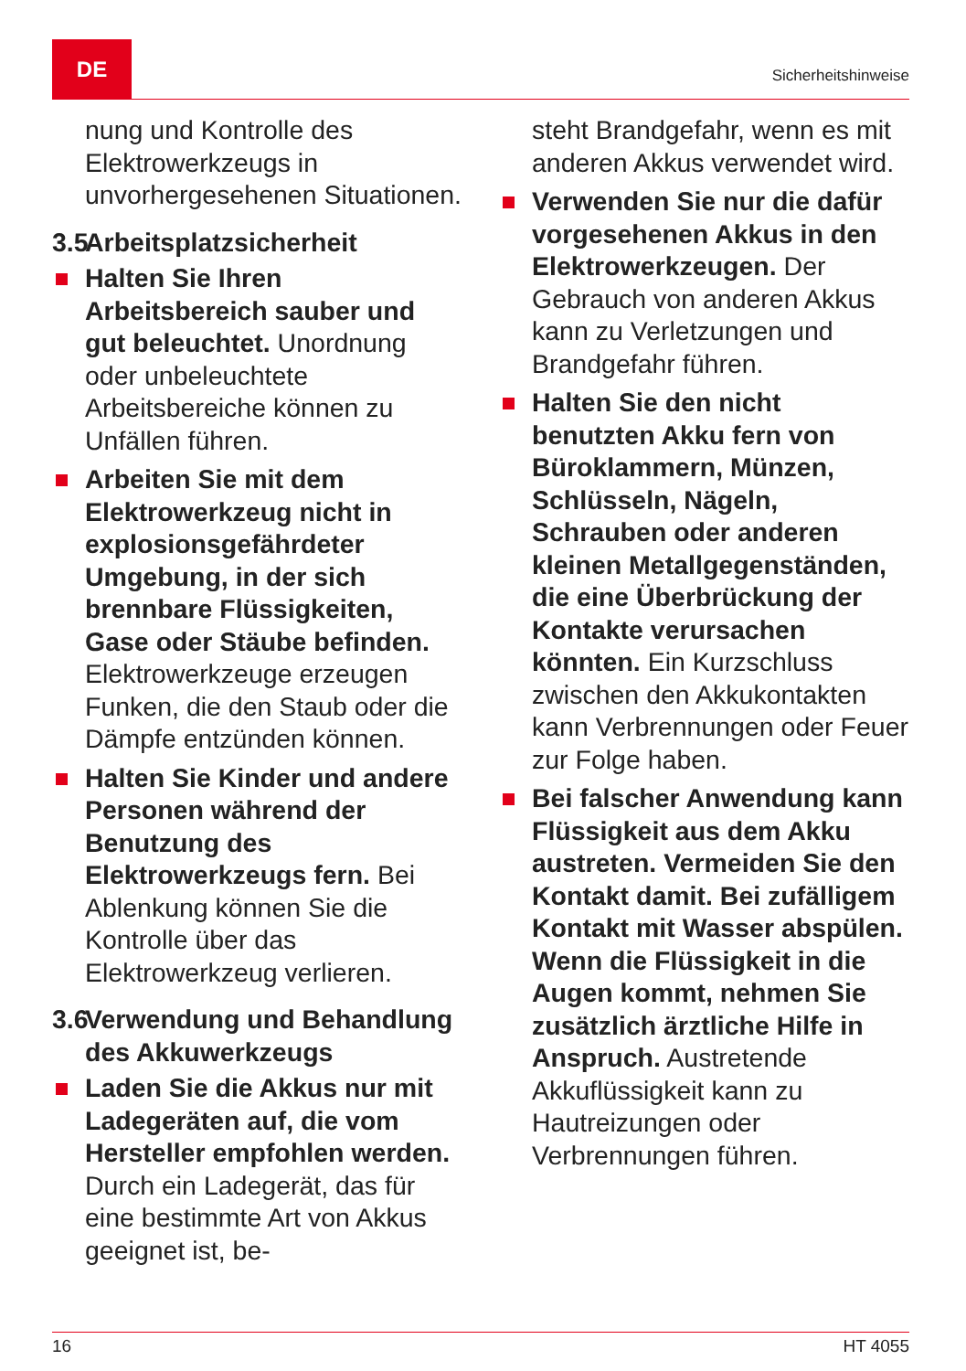DE
Sicherheitshinweise
nung und Kontrolle des Elektrowerkzeugs in unvorhergesehenen Situationen.
3.5 Arbeitsplatzsicherheit
Halten Sie Ihren Arbeitsbereich sauber und gut beleuchtet. Unordnung oder unbeleuchtete Arbeitsbereiche können zu Unfällen führen.
Arbeiten Sie mit dem Elektrowerkzeug nicht in explosionsgefährdeter Umgebung, in der sich brennbare Flüssigkeiten, Gase oder Stäube befinden. Elektrowerkzeuge erzeugen Funken, die den Staub oder die Dämpfe entzünden können.
Halten Sie Kinder und andere Personen während der Benutzung des Elektrowerkzeugs fern. Bei Ablenkung können Sie die Kontrolle über das Elektrowerkzeug verlieren.
3.6 Verwendung und Behandlung des Akkuwerkzeugs
Laden Sie die Akkus nur mit Ladegeräten auf, die vom Hersteller empfohlen werden. Durch ein Ladegerät, das für eine bestimmte Art von Akkus geeignet ist, be-
steht Brandgefahr, wenn es mit anderen Akkus verwendet wird.
Verwenden Sie nur die dafür vorgesehenen Akkus in den Elektrowerkzeugen. Der Gebrauch von anderen Akkus kann zu Verletzungen und Brandgefahr führen.
Halten Sie den nicht benutzten Akku fern von Büroklammern, Münzen, Schlüsseln, Nägeln, Schrauben oder anderen kleinen Metallgegenständen, die eine Überbrückung der Kontakte verursachen könnten. Ein Kurzschluss zwischen den Akkukontakten kann Verbrennungen oder Feuer zur Folge haben.
Bei falscher Anwendung kann Flüssigkeit aus dem Akku austreten. Vermeiden Sie den Kontakt damit. Bei zufälligem Kontakt mit Wasser abspülen. Wenn die Flüssigkeit in die Augen kommt, nehmen Sie zusätzlich ärztliche Hilfe in Anspruch. Austretende Akkuflüssigkeit kann zu Hautreizungen oder Verbrennungen führen.
16 HT 4055